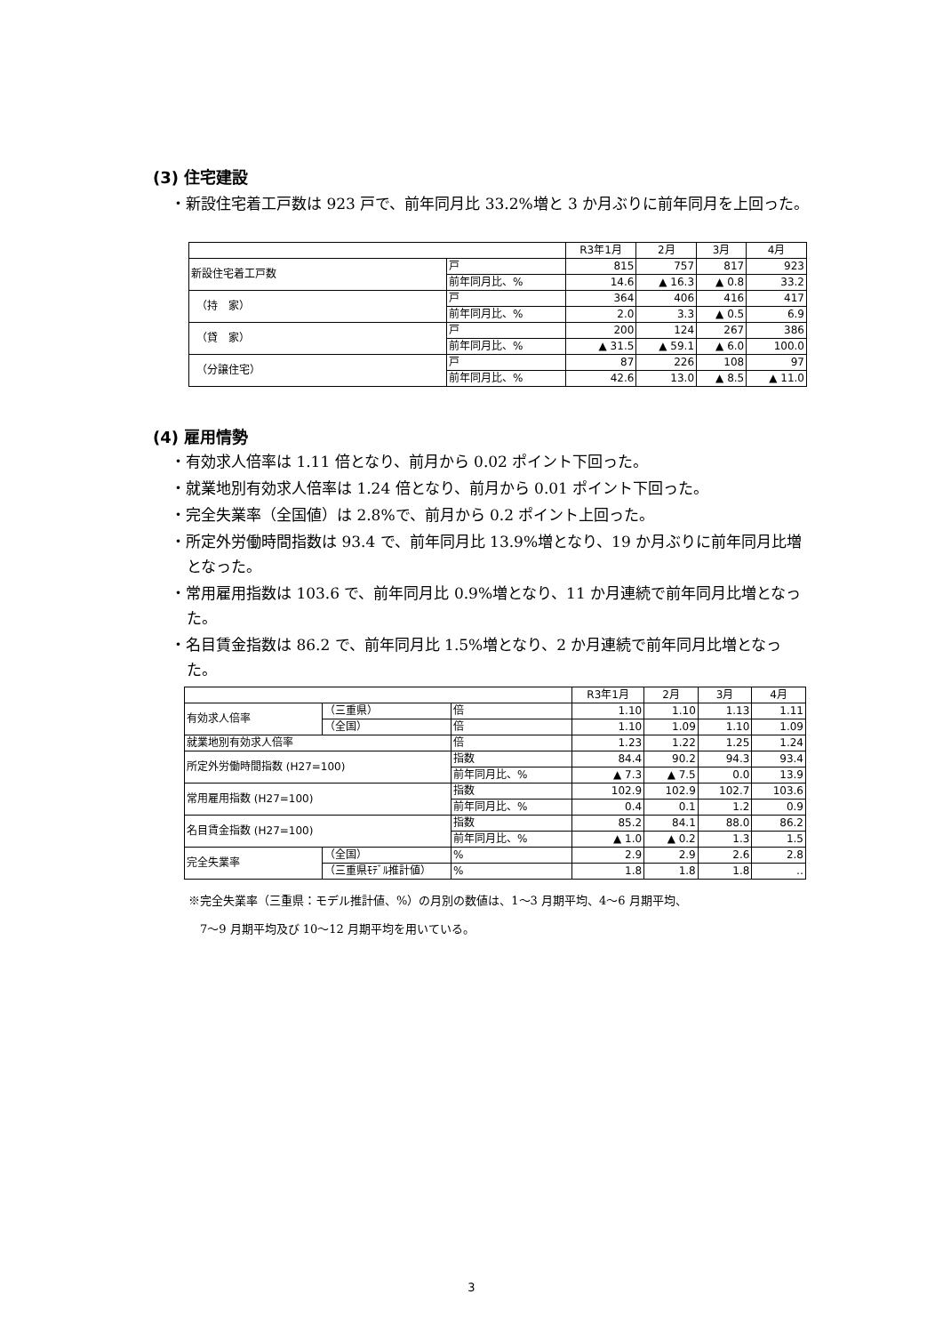(3) 住宅建設
・新設住宅着工戸数は 923 戸で、前年同月比 33.2%増と 3 か月ぶりに前年同月を上回った。
| | | R3年1月 | 2月 | 3月 | 4月 |
| 新設住宅着工戸数 | 戸 | 815 | 757 | 817 | 923 |
| | 前年同月比、% | 14.6 | ▲ 16.3 | ▲ 0.8 | 33.2 |
| （持 家） | 戸 | 364 | 406 | 416 | 417 |
| | 前年同月比、% | 2.0 | 3.3 | ▲ 0.5 | 6.9 |
| （貸 家） | 戸 | 200 | 124 | 267 | 386 |
| | 前年同月比、% | ▲ 31.5 | ▲ 59.1 | ▲ 6.0 | 100.0 |
| （分譲住宅） | 戸 | 87 | 226 | 108 | 97 |
| | 前年同月比、% | 42.6 | 13.0 | ▲ 8.5 | ▲ 11.0 |
(4) 雇用情勢
・有効求人倍率は 1.11 倍となり、前月から 0.02 ポイント下回った。
・就業地別有効求人倍率は 1.24 倍となり、前月から 0.01 ポイント下回った。
・完全失業率（全国値）は 2.8%で、前月から 0.2 ポイント上回った。
・所定外労働時間指数は 93.4 で、前年同月比 13.9%増となり、19 か月ぶりに前年同月比増となった。
・常用雇用指数は 103.6 で、前年同月比 0.9%増となり、11 か月連続で前年同月比増となった。
・名目賃金指数は 86.2 で、前年同月比 1.5%増となり、2 か月連続で前年同月比増となった。
| | | | R3年1月 | 2月 | 3月 | 4月 |
| 有効求人倍率 | （三重県） | 倍 | 1.10 | 1.10 | 1.13 | 1.11 |
| | （全国） | 倍 | 1.10 | 1.09 | 1.10 | 1.09 |
| 就業地別有効求人倍率 | | 倍 | 1.23 | 1.22 | 1.25 | 1.24 |
| 所定外労働時間指数 (H27=100) | | 指数 | 84.4 | 90.2 | 94.3 | 93.4 |
| | | 前年同月比、% | ▲ 7.3 | ▲ 7.5 | 0.0 | 13.9 |
| 常用雇用指数 (H27=100) | | 指数 | 102.9 | 102.9 | 102.7 | 103.6 |
| | | 前年同月比、% | 0.4 | 0.1 | 1.2 | 0.9 |
| 名目賃金指数 (H27=100) | | 指数 | 85.2 | 84.1 | 88.0 | 86.2 |
| | | 前年同月比、% | ▲ 1.0 | ▲ 0.2 | 1.3 | 1.5 |
| 完全失業率 | （全国） | % | 2.9 | 2.9 | 2.6 | 2.8 |
| | （三重県ﾓﾃﾞﾙ推計値） | % | 1.8 | 1.8 | 1.8 | ‥ |
※完全失業率（三重県：モデル推計値、%）の月別の数値は、1～3 月期平均、4～6 月期平均、
　7～9 月期平均及び 10～12 月期平均を用いている。
3